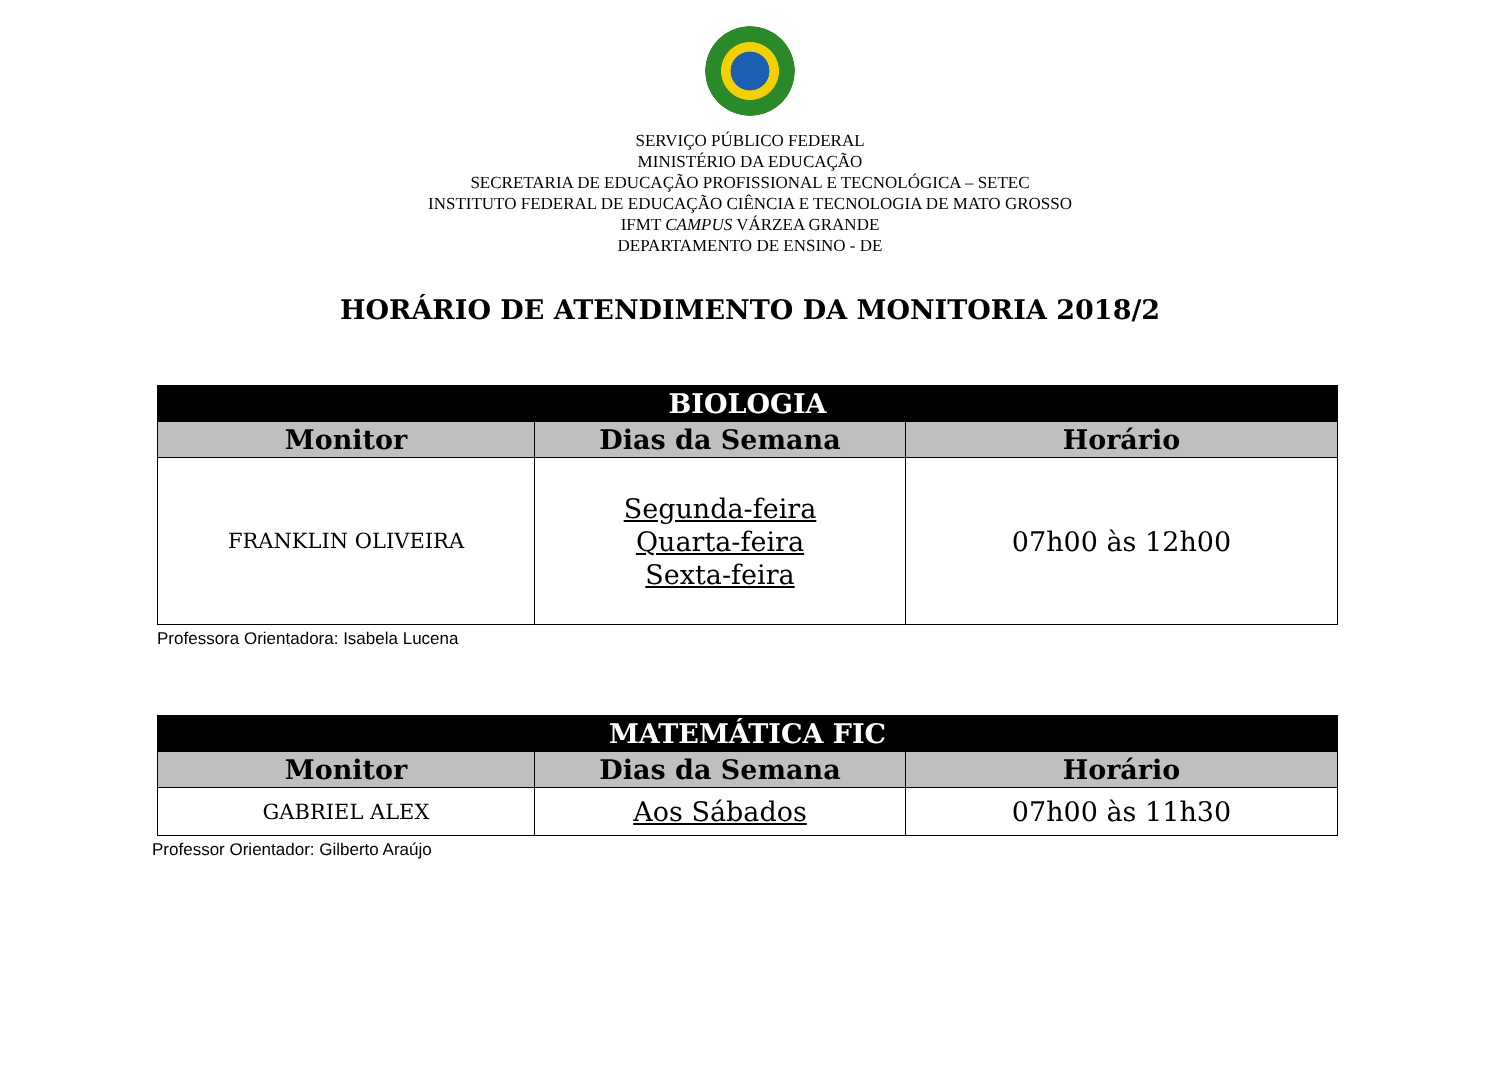SERVIÇO PÚBLICO FEDERAL
MINISTÉRIO DA EDUCAÇÃO
SECRETARIA DE EDUCAÇÃO PROFISSIONAL E TECNOLÓGICA – SETEC
INSTITUTO FEDERAL DE EDUCAÇÃO CIÊNCIA E TECNOLOGIA DE MATO GROSSO
IFMT CAMPUS VÁRZEA GRANDE
DEPARTAMENTO DE ENSINO - DE
HORÁRIO DE ATENDIMENTO DA MONITORIA 2018/2
| BIOLOGIA | | |
| --- | --- | --- |
| Monitor | Dias da Semana | Horário |
| FRANKLIN OLIVEIRA | Segunda-feira Quarta-feira Sexta-feira | 07h00 às 12h00 |
Professora Orientadora: Isabela Lucena
| MATEMÁTICA FIC | | |
| --- | --- | --- |
| Monitor | Dias da Semana | Horário |
| GABRIEL ALEX | Aos Sábados | 07h00 às 11h30 |
Professor Orientador: Gilberto Araújo